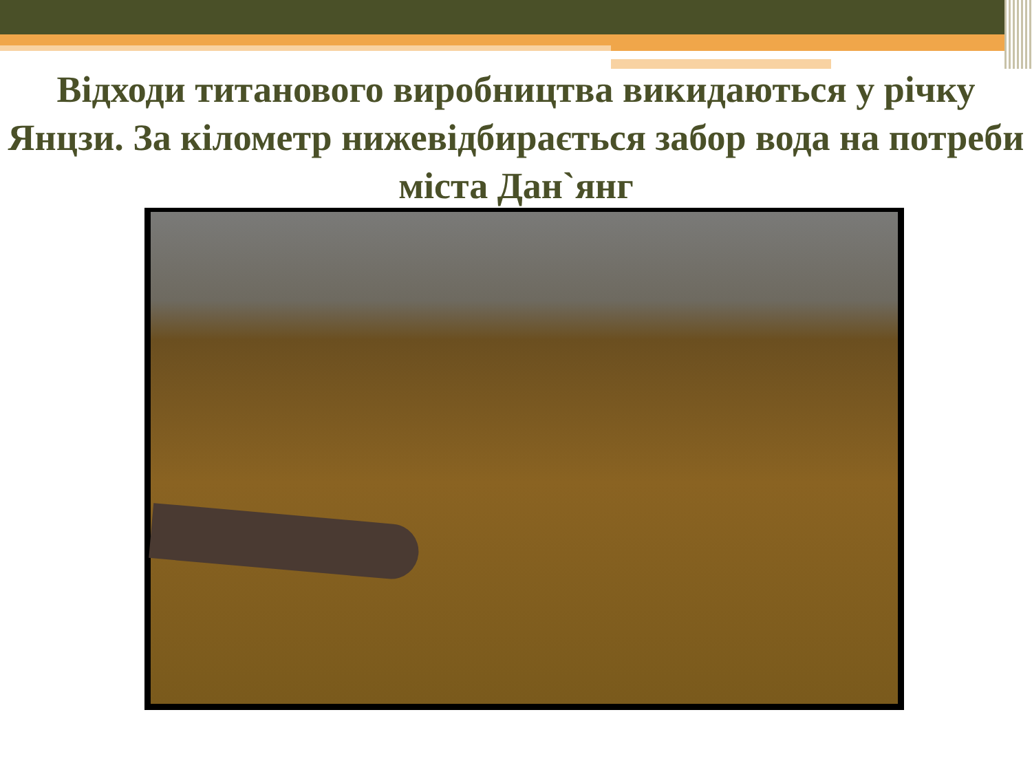Відходи титанового виробництва викидаються у річку Янцзи. За кілометр нижевідбирається забор вода на потреби міста Дан`янг